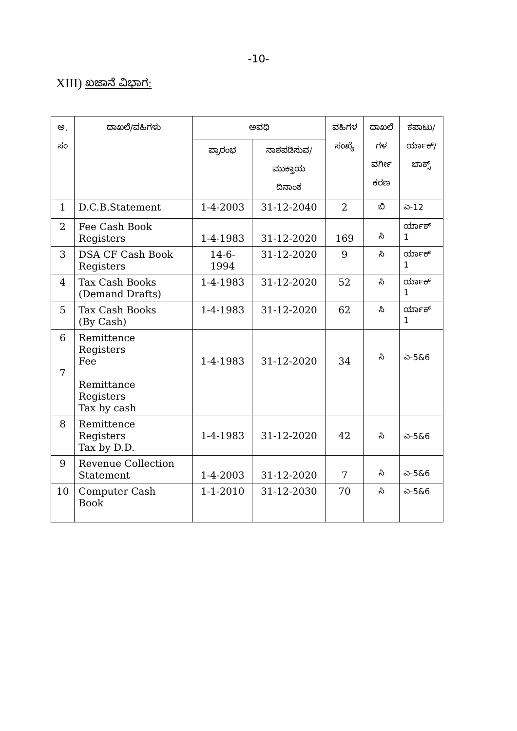-10-
XIII) ಖಜಾನೆ ವಿಭಾಗ:
| ಅ. ಸಂ | ದಾಖಲೆ/ವಹಿಗಳು | ಅವಧಿ | | ವಹಿಗಳ ಸಂಖ್ಯೆ | ದಾಖಲೆ ಗಳ ವರ್ಗೀ ಕರಣ | ಕಪಾಟು/ ರ್ಯಾಕ್/ ಬಾಕ್ಸ್ |
| --- | --- | --- | --- | --- | --- | --- |
| | | ಪ್ರಾರಂಭ | ನಾಶಪಡಿಸುವ/ ಮುಕ್ತಾಯ ದಿನಾಂಕ | | | |
| 1 | D.C.B.Statement | 1-4-2003 | 31-12-2040 | 2 | ಬಿ | ಎ-12 |
| 2 | Fee Cash Book Registers | 1-4-1983 | 31-12-2020 | 169 | ಸಿ | ರ್ಯಾಕ್ 1 |
| 3 | DSA CF Cash Book Registers | 14-6- 1994 | 31-12-2020 | 9 | ಸಿ | ರ್ಯಾಕ್ 1 |
| 4 | Tax Cash Books (Demand Drafts) | 1-4-1983 | 31-12-2020 | 52 | ಸಿ | ರ್ಯಾಕ್ 1 |
| 5 | Tax Cash Books (By Cash) | 1-4-1983 | 31-12-2020 | 62 | ಸಿ | ರ್ಯಾಕ್ 1 |
| 6 7 | Remittence Registers Fee Remittance Registers Tax by cash | 1-4-1983 | 31-12-2020 | 34 | ಸಿ | ಎ-5&6 |
| 8 | Remittence Registers Tax by D.D. | 1-4-1983 | 31-12-2020 | 42 | ಸಿ | ಎ-5&6 |
| 9 | Revenue Collection Statement | 1-4-2003 | 31-12-2020 | 7 | ಸಿ | ಎ-5&6 |
| 10 | Computer Cash Book | 1-1-2010 | 31-12-2030 | 70 | ಸಿ | ಎ-5&6 |